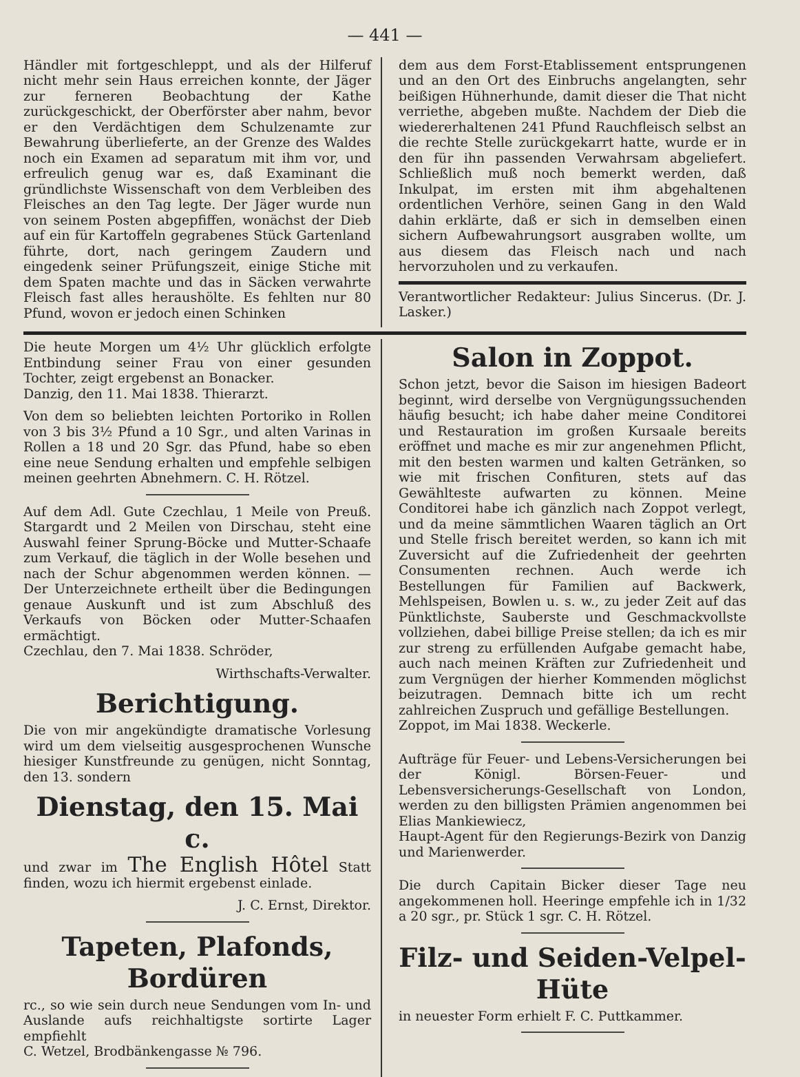— 441 —
Händler mit fortgeschleppt, und als der Hilferuf nicht mehr sein Haus erreichen konnte, der Jäger zur ferneren Beobachtung der Kathe zurückgeschickt, der Oberförster aber nahm, bevor er den Verdächtigen dem Schulzenamte zur Bewahrung überlieferte, an der Grenze des Waldes noch ein Examen ad separatum mit ihm vor, und erfreulich genug war es, daß Examinant die gründlichste Wissenschaft von dem Verbleiben des Fleisches an den Tag legte. Der Jäger wurde nun von seinem Posten abgepfiffen, wonächst der Dieb auf ein für Kartoffeln gegrabenes Stück Gartenland führte, dort, nach geringem Zaudern und eingedenk seiner Prüfungszeit, einige Stiche mit dem Spaten machte und das in Säcken verwahrte Fleisch fast alles heraushölte. Es fehlten nur 80 Pfund, wovon er jedoch einen Schinken
dem aus dem Forst-Etablissement entsprungenen und an den Ort des Einbruchs angelangten, sehr beißigen Hühnerhunde, damit dieser die That nicht verriethe, abgeben mußte. Nachdem der Dieb die wiedererhaltenen 241 Pfund Rauchfleisch selbst an die rechte Stelle zurückgekarrt hatte, wurde er in den für ihn passenden Verwahrsam abgeliefert. Schließlich muß noch bemerkt werden, daß Inkulpat, im ersten mit ihm abgehaltenen ordentlichen Verhöre, seinen Gang in den Wald dahin erklärte, daß er sich in demselben einen sichern Aufbewahrungsort ausgraben wollte, um aus diesem das Fleisch nach und nach hervorzuholen und zu verkaufen.
Verantwortlicher Redakteur: Julius Sincerus. (Dr. J. Lasker.)
Die heute Morgen um 4½ Uhr glücklich erfolgte Entbindung seiner Frau von einer gesunden Tochter, zeigt ergebenst an Bonacker.
Danzig, den 11. Mai 1838. Thierarzt.
Von dem so beliebten leichten Portoriko in Rollen von 3 bis 3½ Pfund a 10 Sgr., und alten Varinas in Rollen a 18 und 20 Sgr. das Pfund, habe so eben eine neue Sendung erhalten und empfehle selbigen meinen geehrten Abnehmern. C. H. Rötzel.
Auf dem Adl. Gute Czechlau, 1 Meile von Preuß. Stargardt und 2 Meilen von Dirschau, steht eine Auswahl feiner Sprung-Böcke und Mutter-Schaafe zum Verkauf, die täglich in der Wolle besehen und nach der Schur abgenommen werden können. — Der Unterzeichnete ertheilt über die Bedingungen genaue Auskunft und ist zum Abschluß des Verkaufs von Böcken oder Mutter-Schaafen ermächtigt.
Czechlau, den 7. Mai 1838. Schröder,
Wirthschafts-Verwalter.
Berichtigung.
Die von mir angekündigte dramatische Vorlesung wird um dem vielseitig ausgesprochenen Wunsche hiesiger Kunstfreunde zu genügen, nicht Sonntag, den 13. sondern
Dienstag, den 15. Mai c.
und zwar im The English Hôtel Statt finden, wozu ich hiermit ergebenst einlade.
J. C. Ernst, Direktor.
Tapeten, Plafonds, Bordüren
rc., so wie sein durch neue Sendungen vom In- und Auslande aufs reichhaltigste sortirte Lager empfiehlt
C. Wetzel, Brodbänkengasse № 796.
Salon in Zoppot.
Schon jetzt, bevor die Saison im hiesigen Badeort beginnt, wird derselbe von Vergnügungssuchenden häufig besucht; ich habe daher meine Conditorei und Restauration im großen Kursaale bereits eröffnet und mache es mir zur angenehmen Pflicht, mit den besten warmen und kalten Getränken, so wie mit frischen Confituren, stets auf das Gewählteste aufwarten zu können. Meine Conditorei habe ich gänzlich nach Zoppot verlegt, und da meine sämmtlichen Waaren täglich an Ort und Stelle frisch bereitet werden, so kann ich mit Zuversicht auf die Zufriedenheit der geehrten Consumenten rechnen. Auch werde ich Bestellungen für Familien auf Backwerk, Mehlspeisen, Bowlen u. s. w., zu jeder Zeit auf das Pünktlichste, Sauberste und Geschmackvollste vollziehen, dabei billige Preise stellen; da ich es mir zur streng zu erfüllenden Aufgabe gemacht habe, auch nach meinen Kräften zur Zufriedenheit und zum Vergnügen der hierher Kommenden möglichst beizutragen. Demnach bitte ich um recht zahlreichen Zuspruch und gefällige Bestellungen.
Zoppot, im Mai 1838. Weckerle.
Aufträge für Feuer- und Lebens-Versicherungen bei der Königl. Börsen-Feuer- und Lebensversicherungs-Gesellschaft von London, werden zu den billigsten Prämien angenommen bei Elias Mankiewiecz,
Haupt-Agent für den Regierungs-Bezirk von Danzig und Marienwerder.
Die durch Capitain Bicker dieser Tage neu angekommenen holl. Heeringe empfehle ich in 1/32 a 20 sgr., pr. Stück 1 sgr. C. H. Rötzel.
Filz- und Seiden-Velpel-Hüte
in neuester Form erhielt F. C. Puttkammer.